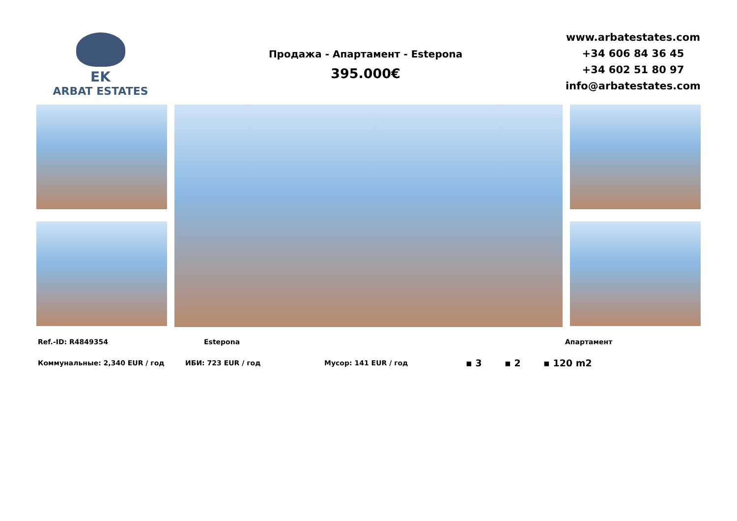EK
ARBAT ESTATES
Продажа - Апартамент - Estepona
395.000€
www.arbatestates.com
+34 606 84 36 45
+34 602 51 80 97
info@arbatestates.com
Ref.-ID: R4849354 Estepona Апартамент
Коммунальные: 2,340 EUR / год ИБИ: 723 EUR / год Мусор: 141 EUR / год ▪ 3 ▪ 2 ▪ 120 m2